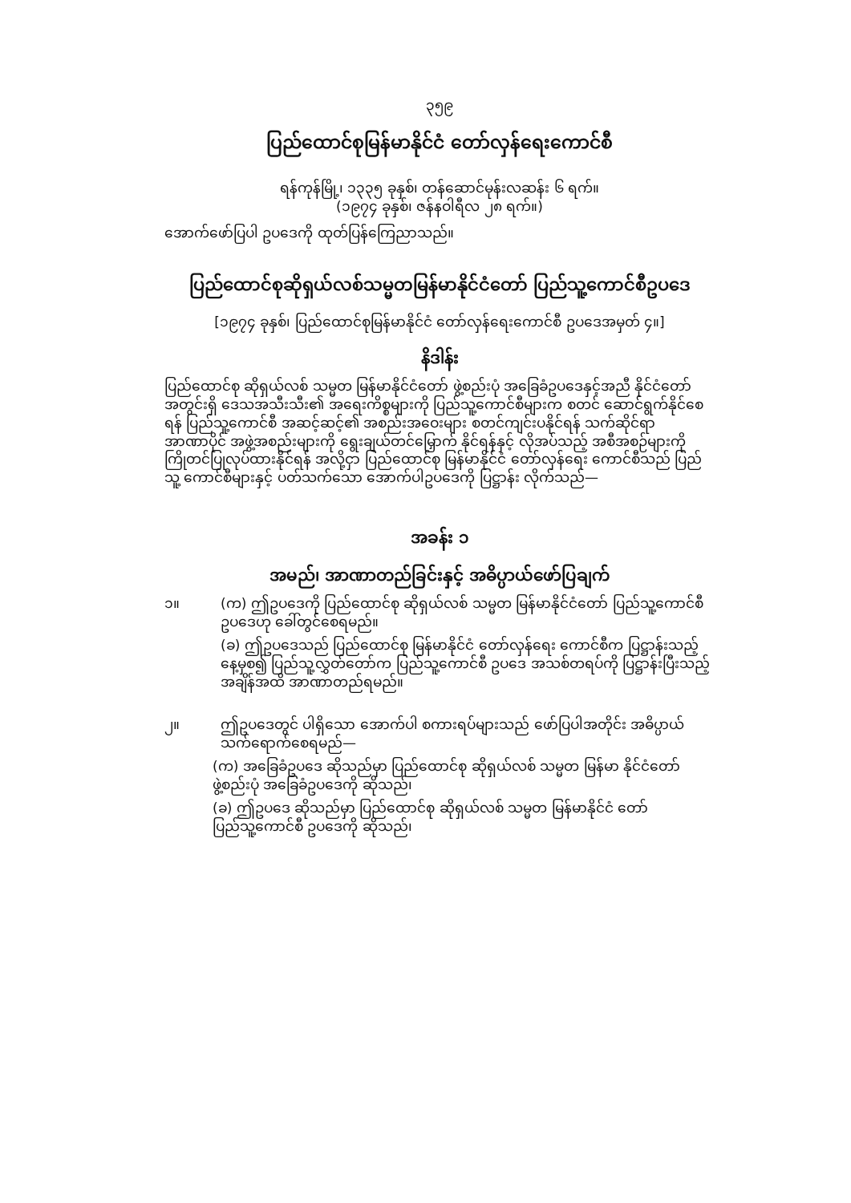၃၅၉
ပြည်ထောင်စုမြန်မာနိုင်ငံ တော်လှန်ရေးကောင်စီ
ရန်ကုန်မြို့၊ ၁၃၃၅ ခုနှစ်၊ တန်ဆောင်မုန်းလဆန်း ၆ ရက်။
(၁၉၇၄ ခုနှစ်၊ ဇန်နဝါရီလ ၂၈ ရက်။)
အောက်ဖော်ပြပါ ဥပဒေကို ထုတ်ပြန်ကြေညာသည်။
ပြည်ထောင်စုဆိုရှယ်လစ်သမ္မတမြန်မာနိုင်ငံတော် ပြည်သူ့ကောင်စီဥပဒေ
[၁၉၇၄ ခုနှစ်၊ ပြည်ထောင်စုမြန်မာနိုင်ငံ တော်လှန်ရေးကောင်စီ ဥပဒေအမှတ် ၄။]
နိဒါန်း
ပြည်ထောင်စု ဆိုရှယ်လစ် သမ္မတ မြန်မာနိုင်ငံတော် ဖွဲ့စည်းပုံ အခြေခံဥပဒေနှင့်အညီ နိုင်ငံတော် အတွင်းရှိ ဒေသအသီးသီး၏ အရေးကိစ္စများကို ပြည်သူ့ကောင်စီများက စတင် ဆောင်ရွက်နိုင်စေရန် ပြည်သူ့ကောင်စီ အဆင့်ဆင့်၏ အစည်းအဝေးများ စတင်ကျင်းပနိုင်ရန် သက်ဆိုင်ရာ အာဏာပိုင် အဖွဲ့အစည်းများကို ရွေးချယ်တင်မြှောက် နိုင်ရန်နှင့် လိုအပ်သည့် အစီအစဉ်များကို ကြိုတင်ပြုလုပ်ထားနိုင်ရန် အလို့ငှာ ပြည်ထောင်စု မြန်မာနိုင်ငံ တော်လှန်ရေး ကောင်စီသည် ပြည်သူ့ ကောင်စီများနှင့် ပတ်သက်သော အောက်ပါဥပဒေကို ပြဋ္ဌာန်း လိုက်သည်—
အခန်း ၁
အမည်၊ အာဏာတည်ခြင်းနှင့် အဓိပ္ပာယ်ဖော်ပြချက်
၁။ (က) ဤဥပဒေကို ပြည်ထောင်စု ဆိုရှယ်လစ် သမ္မတ မြန်မာနိုင်ငံတော် ပြည်သူ့ကောင်စီ ဥပဒေဟု ခေါ်တွင်စေရမည်။
(ခ) ဤဥပဒေသည် ပြည်ထောင်စု မြန်မာနိုင်ငံ တော်လှန်ရေး ကောင်စီက ပြဋ္ဌာန်းသည့် နေ့မှစ၍ ပြည်သူ့လွှတ်တော်က ပြည်သူ့ကောင်စီ ဥပဒေ အသစ်တရပ်ကို ပြဋ္ဌာန်းပြီးသည့် အချိန်အထိ အာဏာတည်ရမည်။
၂။ ဤဥပဒေတွင် ပါရှိသော အောက်ပါ စကားရပ်များသည် ဖော်ပြပါအတိုင်း အဓိပ္ပာယ် သက်ရောက်စေရမည်—
(က) အခြေခံဥပဒေ ဆိုသည်မှာ ပြည်ထောင်စု ဆိုရှယ်လစ် သမ္မတ မြန်မာ နိုင်ငံတော် ဖွဲ့စည်းပုံ အခြေခံဥပဒေကို ဆိုသည်၊
(ခ) ဤဥပဒေ ဆိုသည်မှာ ပြည်ထောင်စု ဆိုရှယ်လစ် သမ္မတ မြန်မာနိုင်ငံ တော် ပြည်သူ့ကောင်စီ ဥပဒေကို ဆိုသည်၊